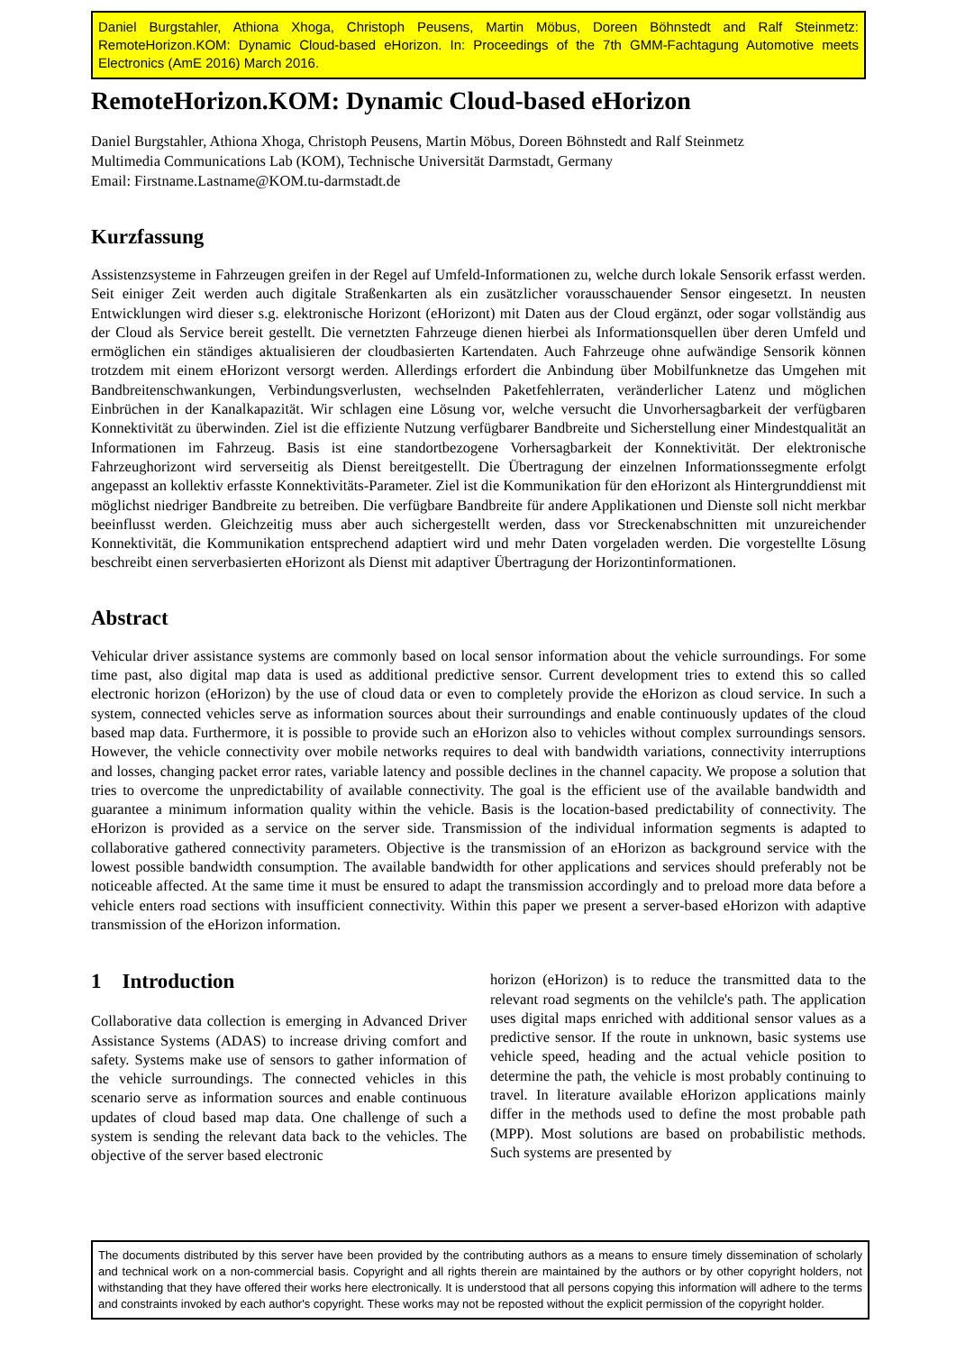Daniel Burgstahler, Athiona Xhoga, Christoph Peusens, Martin Möbus, Doreen Böhnstedt and Ralf Steinmetz: RemoteHorizon.KOM: Dynamic Cloud-based eHorizon. In: Proceedings of the 7th GMM-Fachtagung Automotive meets Electronics (AmE 2016) March 2016.
RemoteHorizon.KOM: Dynamic Cloud-based eHorizon
Daniel Burgstahler, Athiona Xhoga, Christoph Peusens, Martin Möbus, Doreen Böhnstedt and Ralf Steinmetz
Multimedia Communications Lab (KOM), Technische Universität Darmstadt, Germany
Email: Firstname.Lastname@KOM.tu-darmstadt.de
Kurzfassung
Assistenzsysteme in Fahrzeugen greifen in der Regel auf Umfeld-Informationen zu, welche durch lokale Sensorik erfasst werden. Seit einiger Zeit werden auch digitale Straßenkarten als ein zusätzlicher vorausschauender Sensor eingesetzt. In neusten Entwicklungen wird dieser s.g. elektronische Horizont (eHorizont) mit Daten aus der Cloud ergänzt, oder sogar vollständig aus der Cloud als Service bereit gestellt. Die vernetzten Fahrzeuge dienen hierbei als Informationsquellen über deren Umfeld und ermöglichen ein ständiges aktualisieren der cloudbasierten Kartendaten. Auch Fahrzeuge ohne aufwändige Sensorik können trotzdem mit einem eHorizont versorgt werden. Allerdings erfordert die Anbindung über Mobilfunknetze das Umgehen mit Bandbreitenschwankungen, Verbindungsverlusten, wechselnden Paketfehlerraten, veränderlicher Latenz und möglichen Einbrüchen in der Kanalkapazität. Wir schlagen eine Lösung vor, welche versucht die Unvorhersagbarkeit der verfügbaren Konnektivität zu überwinden. Ziel ist die effiziente Nutzung verfügbarer Bandbreite und Sicherstellung einer Mindestqualität an Informationen im Fahrzeug. Basis ist eine standortbezogene Vorhersagbarkeit der Konnektivität. Der elektronische Fahrzeughorizont wird serverseitig als Dienst bereitgestellt. Die Übertragung der einzelnen Informationssegmente erfolgt angepasst an kollektiv erfasste Konnektivitäts-Parameter. Ziel ist die Kommunikation für den eHorizont als Hintergrunddienst mit möglichst niedriger Bandbreite zu betreiben. Die verfügbare Bandbreite für andere Applikationen und Dienste soll nicht merkbar beeinflusst werden. Gleichzeitig muss aber auch sichergestellt werden, dass vor Streckenabschnitten mit unzureichender Konnektivität, die Kommunikation entsprechend adaptiert wird und mehr Daten vorgeladen werden. Die vorgestellte Lösung beschreibt einen serverbasierten eHorizont als Dienst mit adaptiver Übertragung der Horizontinformationen.
Abstract
Vehicular driver assistance systems are commonly based on local sensor information about the vehicle surroundings. For some time past, also digital map data is used as additional predictive sensor. Current development tries to extend this so called electronic horizon (eHorizon) by the use of cloud data or even to completely provide the eHorizon as cloud service. In such a system, connected vehicles serve as information sources about their surroundings and enable continuously updates of the cloud based map data. Furthermore, it is possible to provide such an eHorizon also to vehicles without complex surroundings sensors. However, the vehicle connectivity over mobile networks requires to deal with bandwidth variations, connectivity interruptions and losses, changing packet error rates, variable latency and possible declines in the channel capacity. We propose a solution that tries to overcome the unpredictability of available connectivity. The goal is the efficient use of the available bandwidth and guarantee a minimum information quality within the vehicle. Basis is the location-based predictability of connectivity. The eHorizon is provided as a service on the server side. Transmission of the individual information segments is adapted to collaborative gathered connectivity parameters. Objective is the transmission of an eHorizon as background service with the lowest possible bandwidth consumption. The available bandwidth for other applications and services should preferably not be noticeable affected. At the same time it must be ensured to adapt the transmission accordingly and to preload more data before a vehicle enters road sections with insufficient connectivity. Within this paper we present a server-based eHorizon with adaptive transmission of the eHorizon information.
1 Introduction
Collaborative data collection is emerging in Advanced Driver Assistance Systems (ADAS) to increase driving comfort and safety. Systems make use of sensors to gather information of the vehicle surroundings. The connected vehicles in this scenario serve as information sources and enable continuous updates of cloud based map data. One challenge of such a system is sending the relevant data back to the vehicles. The objective of the server based electronic
horizon (eHorizon) is to reduce the transmitted data to the relevant road segments on the vehilcle's path. The application uses digital maps enriched with additional sensor values as a predictive sensor. If the route in unknown, basic systems use vehicle speed, heading and the actual vehicle position to determine the path, the vehicle is most probably continuing to travel. In literature available eHorizon applications mainly differ in the methods used to define the most probable path (MPP). Most solutions are based on probabilistic methods. Such systems are presented by
The documents distributed by this server have been provided by the contributing authors as a means to ensure timely dissemination of scholarly and technical work on a non-commercial basis. Copyright and all rights therein are maintained by the authors or by other copyright holders, not withstanding that they have offered their works here electronically. It is understood that all persons copying this information will adhere to the terms and constraints invoked by each author's copyright. These works may not be reposted without the explicit permission of the copyright holder.